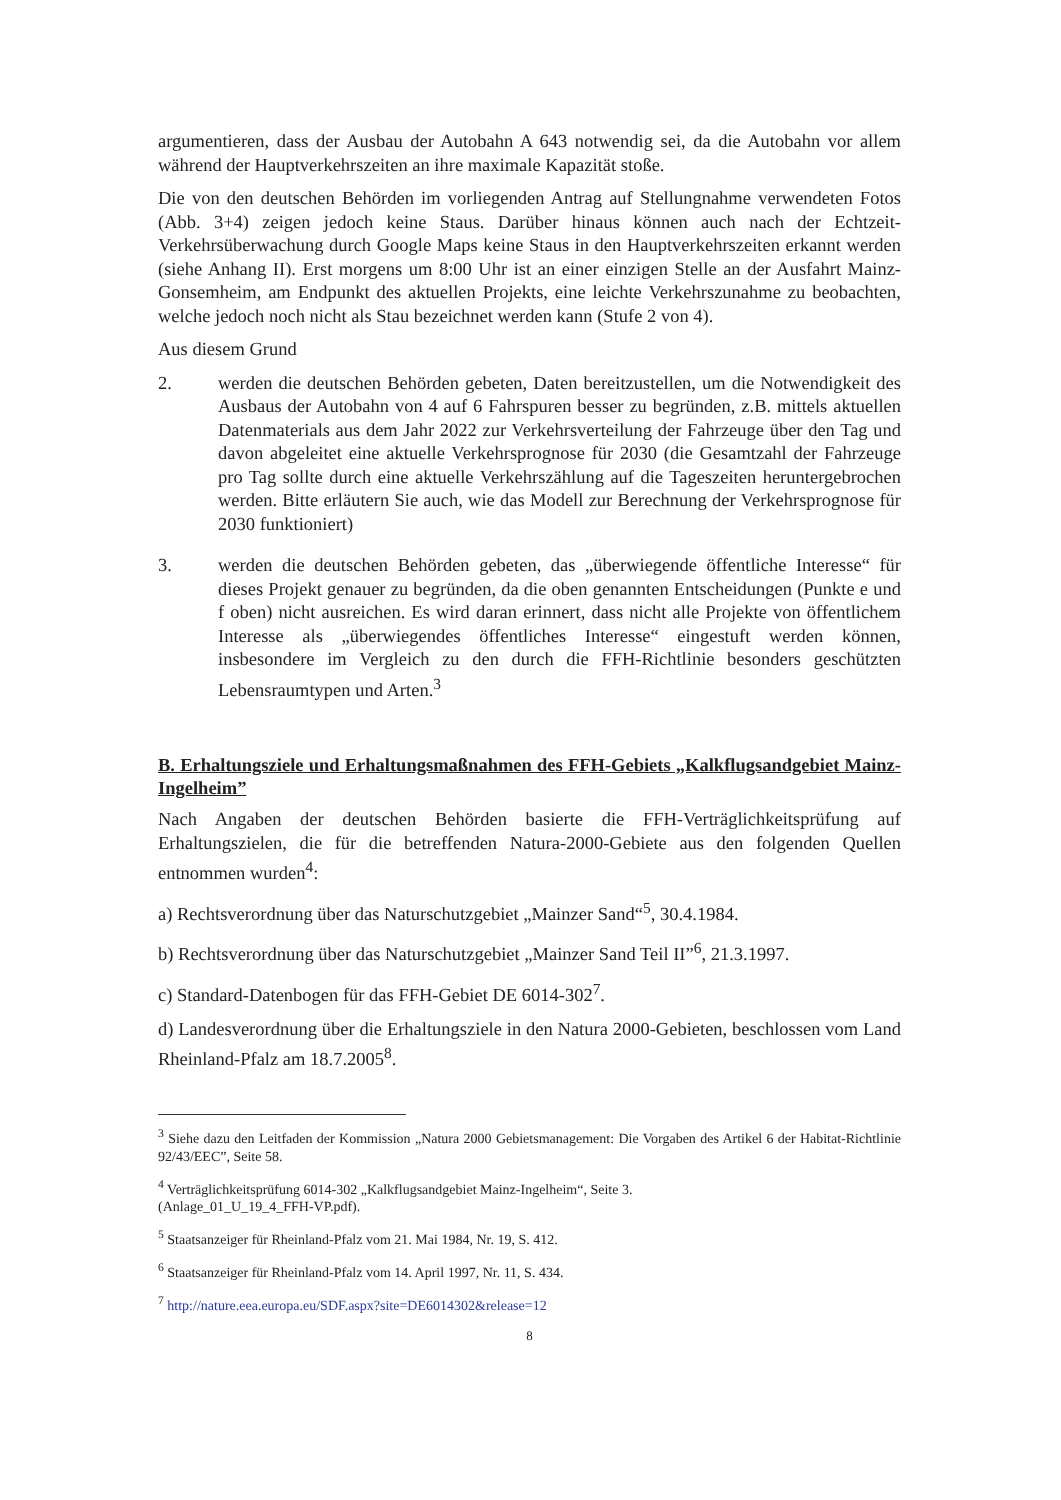argumentieren, dass der Ausbau der Autobahn A 643 notwendig sei, da die Autobahn vor allem während der Hauptverkehrszeiten an ihre maximale Kapazität stoße.
Die von den deutschen Behörden im vorliegenden Antrag auf Stellungnahme verwendeten Fotos (Abb. 3+4) zeigen jedoch keine Staus. Darüber hinaus können auch nach der Echtzeit-Verkehrsüberwachung durch Google Maps keine Staus in den Hauptverkehrszeiten erkannt werden (siehe Anhang II). Erst morgens um 8:00 Uhr ist an einer einzigen Stelle an der Ausfahrt Mainz-Gonsemheim, am Endpunkt des aktuellen Projekts, eine leichte Verkehrszunahme zu beobachten, welche jedoch noch nicht als Stau bezeichnet werden kann (Stufe 2 von 4).
Aus diesem Grund
2. werden die deutschen Behörden gebeten, Daten bereitzustellen, um die Notwendigkeit des Ausbaus der Autobahn von 4 auf 6 Fahrspuren besser zu begründen, z.B. mittels aktuellen Datenmaterials aus dem Jahr 2022 zur Verkehrsverteilung der Fahrzeuge über den Tag und davon abgeleitet eine aktuelle Verkehrsprognose für 2030 (die Gesamtzahl der Fahrzeuge pro Tag sollte durch eine aktuelle Verkehrszählung auf die Tageszeiten heruntergebrochen werden. Bitte erläutern Sie auch, wie das Modell zur Berechnung der Verkehrsprognose für 2030 funktioniert)
3. werden die deutschen Behörden gebeten, das „überwiegende öffentliche Interesse“ für dieses Projekt genauer zu begründen, da die oben genannten Entscheidungen (Punkte e und f oben) nicht ausreichen. Es wird daran erinnert, dass nicht alle Projekte von öffentlichem Interesse als „überwiegendes öffentliches Interesse“ eingestuft werden können, insbesondere im Vergleich zu den durch die FFH-Richtlinie besonders geschützten Lebensraumtypen und Arten.<sup>3</sup>
B. Erhaltungsziele und Erhaltungsmaßnahmen des FFH-Gebiets „Kalkflugsandgebiet Mainz-Ingelheim”
Nach Angaben der deutschen Behörden basierte die FFH-Verträglichkeitsprüfung auf Erhaltungszielen, die für die betreffenden Natura-2000-Gebiete aus den folgenden Quellen entnommen wurden<sup>4</sup>:
a) Rechtsverordnung über das Naturschutzgebiet „Mainzer Sand“<sup>5</sup>, 30.4.1984.
b) Rechtsverordnung über das Naturschutzgebiet „Mainzer Sand Teil II”<sup>6</sup>, 21.3.1997.
c) Standard-Datenbogen für das FFH-Gebiet DE 6014-302<sup>7</sup>.
d) Landesverordnung über die Erhaltungsziele in den Natura 2000-Gebieten, beschlossen vom Land Rheinland-Pfalz am 18.7.2005<sup>8</sup>.
<sup>3</sup> Siehe dazu den Leitfaden der Kommission „Natura 2000 Gebietsmanagement: Die Vorgaben des Artikel 6 der Habitat-Richtlinie 92/43/EEC”, Seite 58.
<sup>4</sup> Verträglichkeitsprüfung 6014-302 „Kalkflugsandgebiet Mainz-Ingelheim“, Seite 3.
(Anlage_01_U_19_4_FFH-VP.pdf).
<sup>5</sup> Staatsanzeiger für Rheinland-Pfalz vom 21. Mai 1984, Nr. 19, S. 412.
<sup>6</sup> Staatsanzeiger für Rheinland-Pfalz vom 14. April 1997, Nr. 11, S. 434.
<sup>7</sup> http://nature.eea.europa.eu/SDF.aspx?site=DE6014302&release=12
8